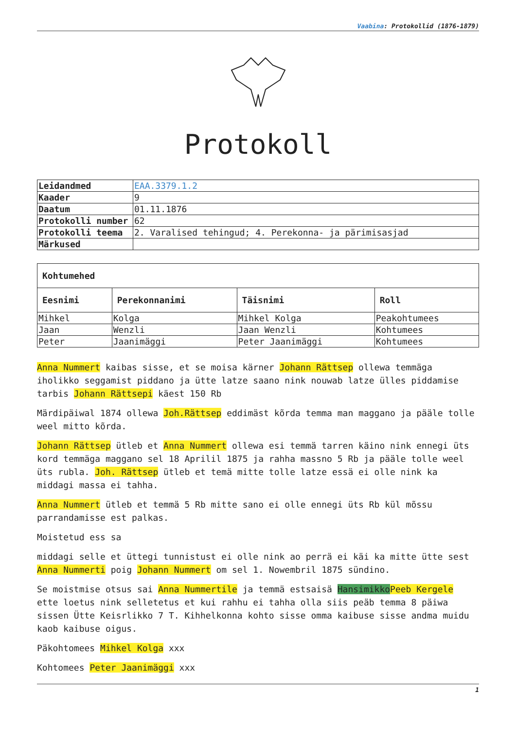Vaabina: Protokollid (1876-1879)
Protokoll
| Leidandmed | EAA.3379.1.2 |
| Kaader | 9 |
| Daatum | 01.11.1876 |
| Protokolli number | 62 |
| Protokolli teema | 2. Varalised tehingud; 4. Perekonna- ja pärimisasjad |
| Märkused | |
| Kohtumehed | | | |
| --- | --- | --- | --- |
| Eesnimi | Perekonnanimi | Täisnimi | Roll |
| Mihkel | Kolga | Mihkel Kolga | Peakohtumees |
| Jaan | Wenzli | Jaan Wenzli | Kohtumees |
| Peter | Jaanimäggi | Peter Jaanimäggi | Kohtumees |
Anna Nummert kaibas sisse, et se moisa kärner Johann Rättsep ollewa temmäga iholikko seggamist piddano ja ütte latze saano nink nouwab latze ülles piddamise tarbis Johann Rättsepi käest 150 Rb
Märdipäiwal 1874 ollewa Joh.Rättsep eddimäst kõrda temma man maggano ja pääle tolle weel mitto kõrda.
Johann Rättsep ütleb et Anna Nummert ollewa esi temmä tarren käino nink ennegi üts kord temmäga maggano sel 18 Aprilil 1875 ja rahha massno 5 Rb ja pääle tolle weel üts rubla. Joh. Rättsep ütleb et temä mitte tolle latze essä ei olle nink ka middagi massa ei tahha.
Anna Nummert ütleb et temmä 5 Rb mitte sano ei olle ennegi üts Rb kül mõssu parrandamisse est palkas.
Moistetud ess sa
middagi selle et üttegi tunnistust ei olle nink ao perrä ei käi ka mitte ütte sest Anna Nummerti poig Johann Nummert om sel 1. Nowembril 1875 sündino.
Se moistmise otsus sai Anna Nummertile ja temmä estsaisä Hansimikko Peeb Kergele ette loetus nink selletetus et kui rahhu ei tahha olla siis peäb temma 8 päiwa sissen Ütte Keisrlikko 7 T. Kihhelkonna kohto sisse omma kaibuse sisse andma muidu kaob kaibuse oigus.
Päkohtomees Mihkel Kolga xxx
Kohtomees Peter Jaanimäggi xxx
1